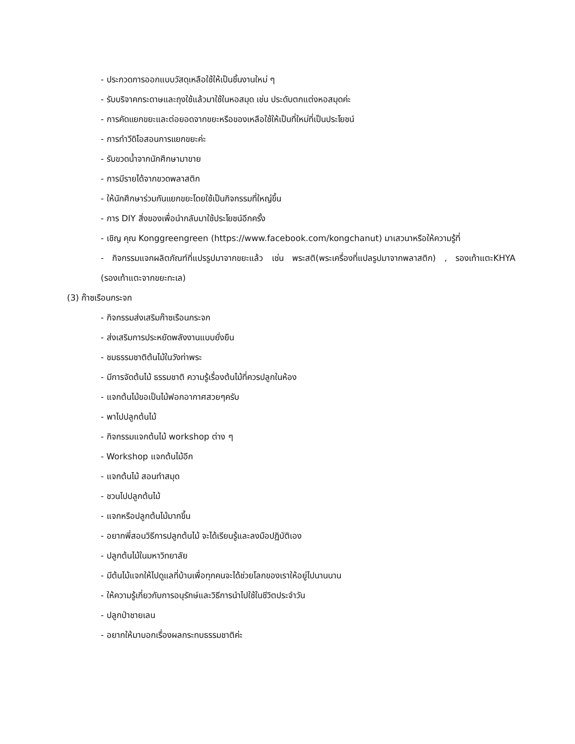- ประกวดการออกแบบวัสดุเหลือใช้ให้เป็นชิ้นงานใหม่ ๆ
- รับบริจาคกระดาษและถุงใช้แล้วมาใช้ในหอสมุด เช่น ประดับตกแต่งหอสมุดค่ะ
- การคัดแยกขยะและต่อยอดจากขยะหรือของเหลือใช้ให้เป็นที่ใหม่ที่เป็นประโยชน์
- การทำวีดิโอสอนการแยกขยะค่ะ
- รับขวดน้ำจากนักศึกษามาขาย
- การมีรายได้จากขวดพลาสติก
- ให้นักศึกษาร่วมกันแยกขยะโดยใช้เป็นกิจกรรมที่ใหญ่ขึ้น
- การ DIY สิ่งของเพื่อนำกลับมาใช้ประโยชน์อีกครั้ง
- เชิญ คุณ Konggreengreen (https://www.facebook.com/kongchanut) มาเสวนาหรือให้ความรู้ที่
- กิจกรรมแจกผลิตภัณฑ์ที่แปรรูปมาจากขยะแล้ว เช่น พระสติ(พระเครื่องที่แปลรูปมาจากพลาสติก) , รองเท้าแตะKHYA (รองเท้าแตะจากขยะทะเล)
(3) ก๊าซเรือนกระจก
- กิจกรรมส่งเสริมก๊าซเรือนกระจก
- ส่งเสริมการประหยัดพลังงานแบบยั่งยืน
- ชมธรรมชาติต้นไม้ในวังท่าพระ
- มีการจัดต้นไม้ ธรรมชาติ ความรู้เรื่องต้นไม้ที่ควรปลูกในห้อง
- แจกต้นไม้ขอเป็นไม้ฟอกอากาศสวยๆครับ
- พาไปปลูกต้นไม้
- กิจกรรมแจกต้นไม้ workshop ต่าง ๆ
- Workshop แจกต้นไม้อีก
- แจกต้นไม้ สอนทำสมุด
- ชวนไปปลูกต้นไม้
- แจกหรือปลูกต้นไม้มากขึ้น
- อยากพี่สอนวิธีการปลูกต้นไม้ จะได้เรียนรู้และลงมือปฏิบัติเอง
- ปลูกต้นไม้ในมหาวิทยาลัย
- มีต้นไม้แจกให้ไปดูแลที่บ้านเพื่อทุกคนจะได้ช่วยโลกของเราให้อยู่ไปนานนาน
- ให้ความรู้เกี่ยวกับการอนุรักษ์และวิธีการนำไปใช้ในชีวิตประจำวัน
- ปลูกป่าชายเลน
- อยากให้มาบอกเรื่องผลกระทบธรรมชาติค่ะ